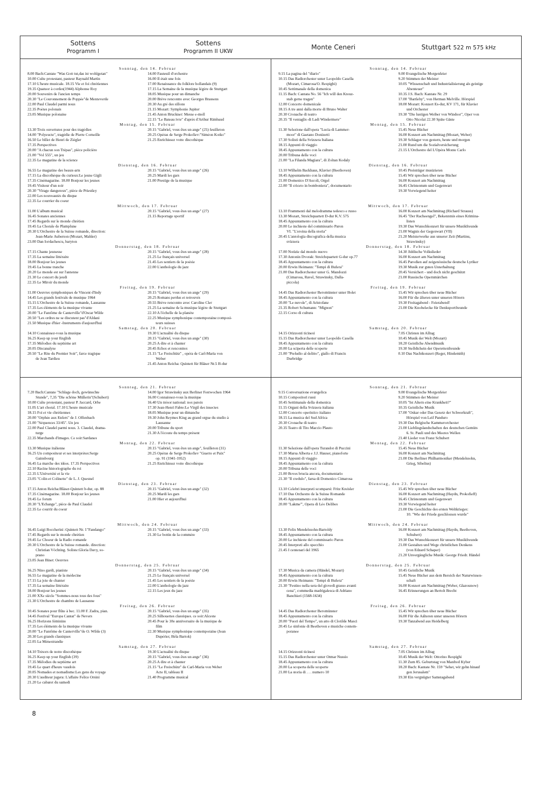Sottens
Programm I
Sottens
Programm II UKW
Monte Ceneri Stuttgart 522 m 575 kHz
Sonntag, den 14. Februar
8.00 Bach:Cantate "Was Gott tut,das ist wohlgetan"
10.00 Culte protestant, pasteur Raynald Martin
17.10 L'heure musicale. 18.15 Vie et foi chrétiennes
19.35 Quatuor à cordes(1944) Alphonse Roy
20.00 Souvenirs de l'ancien temps
20.30 "Le Couronnement de Poppée"de Menteverde
22.00 Paul Claudel parmi nous
22.35 Poètes polonais
23.05 Musique polonaise
14.00 Fauteuil d'orchestre
16.00 Il était une fois
17.00 Renaissance du folklore hollandais (9)
17.15 La Semaine de la musique légère de Stuttgart
18.05 Musique pour un dimanche
20.00 Brève rencontre avec Georges Brassens
20.30 Au gré des sillons
21.15 Mozart: Symphonie Jupiter
21.45 Anton Bruckner: Messe e-moll
22.15 "Le Bateau ivre" d'après d'Arthur Rimbaud
Montag, den 15. Februar
13.30 Trois ouvertures pour des tragédies
14.00 "Polyeucte", tragédie de Pierre Corneille
16.50 Le billet de Henri de Ziégler
17.35 Perspectives
20.00 "A chacun son Trépas", pièce policière
21.00 "Vol 555", un jeu
22.35 Le magazine de la science
20.15 "Gabriel, vous êtes un ange" (25) feuilleton
20.25 Opéras de Serge Prokofiev:"Siméon Kotko"
21.25 Enrichissez votre discothèque
Dienstag, den 16. Februar
16.55 Le magazine des beaux-arts
17.15 La discothèque du curieux:Le jeune Gigli
17.35 Cinémagazine. 18.00 Bonjour les jeunes
19.45 Visiteur d'un soir
20.30 "Virage dangereux", pièce de Priestley
22.00 Les nouveautés du disque
22.35 Le courrier du coeur
20.15 "Gabriel, vous êtes un ange" (26)
20.25 Mardi les gars
21.00 Prestige de la musique
Mittwoch, den 17. Februar
11.00 L'album musical
16.45 Sonates anciennes
17.45 Regards sur le monde chrétien
19.45 La Chorale de Plamplune
20.30 L'Orchestre de la Suisse romande, direction:
Jean-Marie Auberson (Mozart, Mahler)
23.00 Dan Iordachescu, baryton
20.15 "Gabriel, vous êtes un ange" (27)
21.15 Reportage sportif
Donnerstag, den 18. Februar
17.15 Chante jeunesse
17.35 La semaine littéraire
18.00 Bonjour les jeunes
19.45 La bonne tranche
20.20 Le monde est sur l'antenne
21.30 Le concert du jeudi
22.35 Le Miroir du monde
20.15 "Gabriel, vous êtes un ange" (28)
21.25 Le français universel
21.45 Les sentiers de la poésie
22.00 L'anthologie du jazz
Freitag, den 19. Februar
11.00 Oeuvres symphoniques de Vincent d'Indy
14.45 Les grands festivals de musique 1964
15.15 L'Orchestre de la Suisse romande, Lausanne
17.35 Les éléments de la musique vivante
20.00 "Le Fantôme de Canterville"d'Oscar Wilde
20.50 "Les ordres ne se discutent pas"d'Aldani
21.50 Musique d'hier -Instruments d'aujourd'hui
20.15 "Gabriel, vous êtes un ange" (29)
20.25 Romans perdus et retrouvés
20.55 Brève rencontre avec Caroline Cler
21.25 La semaine de la musique légère de Stuttgart
22.10 A l'échelle de la planète
22.25 Musique symphonique contemporaine:composi-
teurs suisses
Samstag, den 20. Februar
14.10 Connaissez-vous la musique
16.25 Keep up your English
17.35 Mélodies du septième art
20.05 Discanalyse
20.50 "Le Rite du Premier Soir", farce tragique
de Jean Tardieu
19.30 L'actualité du disque
20.15 "Gabriel, vous êtes un ange" (30)
20.25 A dire et à chanter
20.45 Echos et rencontres
21.15 "Le Freischütz" , opéra de Carl-Maria von
Weber
21.45 Anton Reicha: Quintett für Bläser Nr.5 B-dur
Sonntag, den 14. Februar
9.15 La pagina del "diario"
10.15 Das Radiorchester unter Leopoldo Casella
(Mozart, Cimarosa/O. Respighi)
10.45 Settimanale della domenica
11.15 Bach: Cantata No. 56 "Ich will den Kreuz-
stab gerne tragen"
12.00 Concerto domenicale
18.15 A tre anni dalla morte di Bruno Walter
20.30 Cronache di teatro
20.35 "Il ventaglio di Ladi Windermere"
9.00 Evangelische Morgenfeier
9.20 Stimmen der Meister
10.05 "Wissenschaft und Industrialisierung als geistige
Abenteuer"
10.35 J.S. Bach: Kantate Nr. 29
17.00 "Bartleby", von Herman Melville. Hörspiel
18.00 Mozart: Konzert Es-dur, KV 171, für Klavier
und Orchester
19.30 "Die lustigen Weiber von Windsor", Oper von
Otto Nicolai 22.30 Späte Gäste
Montag, den 15. Februar
11.30 Selezione dall'opera "Lucia di Lammer-
moor" di Gaetano Donizetti
17.30 Solisti della Svizzera Italiana
18.15 Appunti di viaggio
18.45 Appuntamento con la cultura
20.00 Tribuna delle voci
21.00 "La Filanda Magiara", di Zoltan Kodaly
15.45 Neue Bücher
16.00 Konzert am Nachmittag (Mozart, Weber)
19.30 Schlager von gestern, heute und morgen
21.00 Rund um die Sozialversicherung
21.15 L'Orchestre del L'Opéra Monte Carlo
Dienstag, den 16. Februar
13.10 Wilhelm Backhaus, Klavier (Beethoven)
18.45 Appuntamento con la cultura
21.00 Domenico D'Ascoli, Orgel
22.00 "Il criceto in bomboniera", documentario
10.45 Preisträger musizieren
15.45 Wir sprechen über neue Bücher
16.00 Konzert am Nachmittag
16.45 Christentum und Gegenwart
19.30 Vorwiegend heiter
Mittwoch, den 17. Februar
13.10 Frammenti dal melodramma tedesco e russo
13.30 Mozart, Streichquartett D-dur K.V. 575
18.45 Appuntamento con la cultura
20.00 Le inchieste del commissario Paron
VI. "L'eroina della storia"
20.45 L'antologia discografica della musica
svizzera
16.00 Konzert am Nachmittag (Richard Strauss)
16.45 "Der Racheengel", Bekenntnis eines Krimina-
listen
19.30 Das Wunschkonzert für unsere Musikfreunde
21.00 Wagnis der Gegenwart (VII)
21.20 Meisterwerke aus unserer Zeit (Martinu,
Strawinsky)
Donnerstag, den 18. Februar
17.00 Notizie dal mondo nuovo
17.30 Antonin Dvorak: Streichquartett G-dur op.77
18.45 Appuntamento con la cultura
20.00 Erwin Heimann: "Tempi di Bufera"
21.00 Das Radiorchester unter G. Mandozzi
(Cimarosa, Ravel, Strawinsky, Dalla-
piccola)
14.30 Jiddische Volkslieder
16.00 Konzert am Nachmittag
16.45 Parodien auf zeigenössische deutsche Lyriker
19.30 Musik zur guten Unterhaltung
20.45 Versichert - und doch nicht geschützt
21.00 Russische Opernmärchen
Freitag, den 19. Februar
14.45 Das Radiorchester Beromünster unter Bolet
18.45 Appuntamento con la cultura
20.00 "Le nuvole", di Aristofane
21.35 Robert Schumann: "Mignon"
22.15 Corso di cultura
15.45 Wir sprechen über neue Bücher
16.00 Für die älteren unter unseren Hörern
19.30 Freitagabend - Feierabend!
21.00 Die Knobelecke für Denksportfreunde
Samstag, den 20. Februar
14.15 Orizzonti ticinesi
15.15 Das Radiorchester unter Leopoldo Casella
18.45 Appuntamento con la cultura
20.00 La sciperta delle scoperte
21.00 "Preludio al delitto", giallo di Francis
Durbridge
7.05 Christen im Alltag
10.45 Musik der Welt (Mozart)
18.20 Geistliche Abendmusik
19.30 Stelldichein der Operettenfreunde
0.10 Das Nachtkonzert (Reger, Hindemith)
Sonntag, den 21. Februar
7.20 Bach:Cantate "Schlage doch, gewünschte
Stunde", 7,35 "Die schöne Müllerin"(Schubert)
10.00 Culte protestant, pasteur P. Jaccard, Orbe
11.05 L'art choral. 17.10 L'heure musicale
18.15 Foi et vie chrétiennes
20.00 "Orphée aux Enfers" de J. Offenbach
21.00 "Séquences 33/45". Un jeu
22.00 Paul Claudel parmi nous. 3. Claudel, drama-
turge
22.35 Marchands d'images. Ce soir:Sardanes
14.00 Igor Strawinsky aux Berliner Festwochen 1964
16.00 Connaissez-vous la musique
16.40 Un trésor national: nos patois
17.30 Jean-Henri Fabre:Le Virgil des insectes
18.05 Musique pour un dimanche
19.30 John Reymes King au grand orgue du studio à
Lausanne
20.00 Tribune du sport
21.30 A l'écoute du temps présent
Montag, den 22. Februar
13.30 Musique italienne
16.25 Un compositeur et ses interprètes:Serge
Gainsbourg
16.45 La marche des idées. 17.35 Perspectives
22.10 Racine historiographe du roi
22.35 L'Université et la vie
23.05 "Colin et Colinette" de L. J. Quesnel
20.15 "Gabriel, vous êtes un ange", feuilleton (31)
20.25 Opéras de Serge Prokofiev "Guerre et Paix"
op. 91 (1941-1952)
21.25 Enrichissez votre discothèque
Dienstag, den 23. Februar
17.15 Anton Reicha:Bläser-Quintett b-dur, op. 88
17.35 Cinémagazine. 18.00 Bonjour les jeunes
19.45 Le forum
20.30 "L'Echange", pièce de Paul Claudel
22.35 Le courrir du coeur
20.15 "Gabriel, vous êtes un ange" (32)
20.25 Mardi les gars
21.00 Hier et aujourd'hui
Mittwoch, den 24. Februar
16.45 Luigi Boccherini :Quintett Nr. 1"Fandango"
17.45 Regards sur le monde chrétien
19.45 Le Choeur de la Radio romande
20.30 L'Orchestre de la Suisse romande. direction:
Christian Vöchting. Soliste:Gloria Davy, so-
prano
23.05 Jean Binet: Oeuvres
20.15 "Gabriel, vous êtes un ange" (33)
21.30 Le bottin de la commère
Donnerstag, den 25. Februar
16.25 Nino gardi, pianiste
16.55 Le magazine de la médecine
17.15 La joie de chanter
17.35 La semaine littéraire
18.00 Bonjour les jeunes
21.00 XXe siècle "Sommes-nous tous des fous"
21.30 L'Orchestre de chambre de Lausanne
20.15 "Gabriel, vous êtes un ange" (34)
21.25 Le français universel
21.45 Les sentiers de la poésie
22.00 L'anthologie du jazz
22.15 Les jeux du jazz
Freitag, den 26. Februar
10.45 Sonates pour flûte à bec. 11.00 F. Zadra, pian.
14.45 Festival "Europa Cantat" de Nevers
16.25 Horizons féminins
17.35 Les éléments de la musique vivante
20.00 "Le Fantôme de Canterville"de O. Wilde (3)
20.30 Les grands classiques
22.05 La Ménestrandie
20.15 "Gabriel, vous êtes un ange" (35)
20.25 Silhouettes classiques. ce soir:Alceste
20.45 Pour le 30e anniversaire de la musique de
film
22.30 Musique symphonique contemporaine (Jean
Dupérier, Béla Bartok)
Samstag, den 27. Februar
14.10 Trésors de notre discothèque
16.25 Keep up your English (39)
17.35 Mélodies du septième art
19.45 Le quart d'heure vaudois
20.05 Nomades et nomadisme:Les gens du voyage
20.30 L'auditeur jugera: L'affaire Felice Orsini
21.20 Le cabaret du samedi
19.30 L'actualité du disque
20.15 "Gabriel, vous êtes un ange" (36)
20.25 A dire et à chanter
21.15 "Le Freischütz" de Carl-Maria von Weber
Acte II, tableau II
21.40 Programme musical
Sonntag, den 21. Februar
9.15 Conversazione evangelica
10.15 Compositori russi
10.45 Settimanale della domenica
11.15 Organi della Svizzera italiana
12.00 Concerto operistico italiano
18.15 La musica del Sud Africa
20.30 Cronache di teatro
20.35 Teatro di Tito Maccio Plauto
9.00 Evangelische Morgenfeier
9.20 Stimmen der Meister
10.05 "Ist Altern eine Krankheit?"
10.35 Geistliche Musik
17.00 "Oskar oder Das Gesetz der Schwerkraft",
Hörspiel von Leif Panduro
19.30 Das Belgische Kammerorchester
21.00 Lieblingslandschaften des deutschen Gemüts
6. St. Pauli und des Meeres Wellen
21.40 Lieder von Franz Schubert
Montag, den 22. Februar
11.30 Selezione dall'opera Turandot di Puccini
17.30 Marsa Alberta e J.J. Hauser, pianoforte
18.15 Appunti di viaggio
18.45 Appuntamento con la cultura
20.00 Tribuna delle voci
21.00 Boves brucia ancora, documentario
21.30 "Il credulo", farsa di Domenico Cimarosa
15.45 Neue Bücher
16.00 Konzert am Nachmittag
21.00 Die Berliner Philharmoniker (Mendelssohn,
Grieg, Sibelius)
Dienstag, den 23. Februar
13.10 Celebri interpreti scomparsi: Fritz Kreisler
17.10 Das Orchestre de la Suisse Romande
18.45 Appuntamento con la cultura
20.00 "Lakme'", Opera di Léo Delibes
15.45 Wir sprechen über neue Bücher
16.00 Konzert am Nachmittag (Haydn, Prokofieff)
16.45 Christentum und Gegenwart
19.30 Vorwiegend heiter
21.00 Die Geschichte des ersten Weltkrieges:
10. "Wie der Friede geschlossen wurde"
Mittwoch, den 24. Februar
13.30 Felix Mendelssohn-Bartoldy
18.45 Appuntamento con la cultura
20.00 Le inchieste del commissario Paron
20.45 Interpreti allo specchio
21.45 I centenari del 1965
16.00 Konzert am Nachmittag (Haydn, Beethoven,
Schubert)
19.30 Das Wunschkonzert für unsere Musikfreunde
21.00 Gestalten und Wege christlichen Denkens
(von Edzard Schaper)
21.20 Unvergängliche Musik: George Friedr. Händel
Donnerstag, den 25. Februar
17.30 Musica da camera (Händel, Mozart)
18.45 Appuntamento con la cultura
20.00 Erwin Heimann: "Tempi di Bufera"
21.30 "Festino nella sera del giovedi grasso avanti
cena", commedia madrigalesca di Adriano
Banchieri (1568-1634)
10.45 Geistliche Musik
15.45 Neue Bücher aus dem Bereich der Naturwissen-
schaft
16.00 Konzert am Nachmittag (Weber, Glazounow)
16.45 Erinnerungen an Bertolt Brecht
Freitag, den 26. Februar
14.45 Das Radiorchester Beromünster
18.45 Appuntamento con la cultura
20.00 "Fuori del Tempo", un atto di Clotilde Masci
20.45 Le sinfonie di Beethoven e musiche contem-
poranee
15.45 Wir sprechen über neue Bücher
16.00 Für die Aälteren unter unseren Hörern
19.30 Tanzabend aus Heidelberg
Samstag, den 27. Februar
14.15 Orizzonti ticinesi
15.15 Das Radiorchester unter Otmar Nussio
18.45 Appuntamento con la cultura
20.00 La scoperta delle scoperte
21.00 La storia di . . . numero 10
7.05 Christen im Alltag
10.45 Musik der Welt: Ottorino Respighi
11.30 Zum 85. Geburtstag von Manfred Kyber
18.20 Bach: Kantate Nr. 159 "Sehet, wir gehn hinauf
gen Jerusalem"
19.30 Ein vergnügter Samstagabend
8